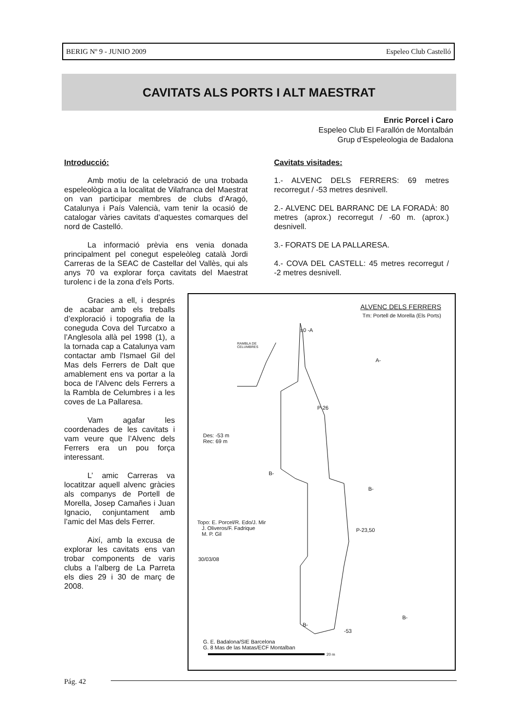BERIG Nº 9 - JUNIO 2009 Espeleo Club Castelló
CAVITATS ALS PORTS I ALT MAESTRAT
Enric Porcel i Caro
Espeleo Club El Farallón de Montalbán
Grup d’Espeleologia de Badalona
Introducció:
Amb motiu de la celebració de una trobada espeleològica a la localitat de Vilafranca del Maestrat on van participar membres de clubs d’Aragó, Catalunya i País Valencià, vam tenir la ocasió de catalogar vàries cavitats d’aquestes comarques del nord de Castelló.
La informació prèvia ens venia donada principalment pel conegut espeleòleg català Jordi Carreras de la SEAC de Castellar del Vallès, qui als anys 70 va explorar força cavitats del Maestrat turolenc i de la zona d’els Ports.
Gracies a ell, i després de acabar amb els treballs d’exploració i topografia de la coneguda Cova del Turcatxo a l’Anglesola allà pel 1998 (1), a la tornada cap a Catalunya vam contactar amb l’Ismael Gil del Mas dels Ferrers de Dalt que amablement ens va portar a la boca de l’Alvenc dels Ferrers a la Rambla de Celumbres i a les coves de La Pallaresa.
Vam agafar les coordenades de les cavitats i vam veure que l’Alvenc dels Ferrers era un pou força interessant.
L’ amic Carreras va locatitzar aquell alvenc gràcies als companys de Portell de Morella, Josep Camañes i Juan Ignacio, conjuntament amb l’amic del Mas dels Ferrer.
Així, amb la excusa de explorar les cavitats ens van trobar components de varis clubs a l’alberg de La Parreta els dies 29 i 30 de març de 2008.
Cavitats visitades:
1.- ALVENC DELS FERRERS: 69 metres recorregut / -53 metres desnivell.
2.- ALVENC DEL BARRANC DE LA FORADÀ: 80 metres (aprox.) recorregut / -60 m. (aprox.) desnivell.
3.- FORATS DE LA PALLARESA.
4.- COVA DEL CASTELL: 45 metres recorregut / -2 metres desnivell.
ALVENC DELS FERRERS
Tm: Portell de Morella (Els Ports)
RAMBLA DE
CELUMBRES
±0 -A
A-
P-26
Des: -53 m
Rec: 69 m
B-
B-
Topo: E. Porcel/R. Edo/J. Mir
J. Oliveros/F. Fadrique
M. P. Gil
P-23,50
30/03/08
B-
-53
B-
G. E. Badalona/SIE Barcelona
G. 8 Mas de las Matas/ECF Montalban
20 m
Pág. 42